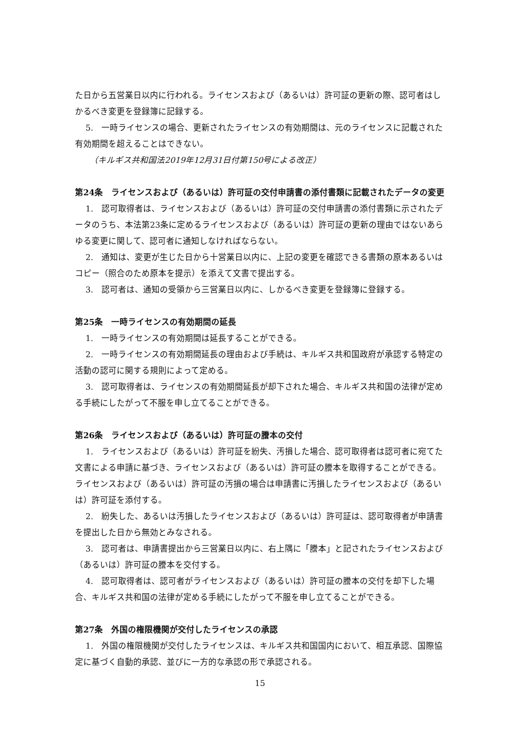た日から五営業日以内に行われる。ライセンスおよび（あるいは）許可証の更新の際、認可者はしかるべき変更を登録簿に記録する。
5.　一時ライセンスの場合、更新されたライセンスの有効期間は、元のライセンスに記載された有効期間を超えることはできない。
（キルギス共和国法2019年12月31日付第150号による改正）
第24条　ライセンスおよび（あるいは）許可証の交付申請書の添付書類に記載されたデータの変更
1.　認可取得者は、ライセンスおよび（あるいは）許可証の交付申請書の添付書類に示されたデータのうち、本法第23条に定めるライセンスおよび（あるいは）許可証の更新の理由ではないあらゆる変更に関して、認可者に通知しなければならない。
2.　通知は、変更が生じた日から十営業日以内に、上記の変更を確認できる書類の原本あるいはコピー（照合のため原本を提示）を添えて文書で提出する。
3.　認可者は、通知の受領から三営業日以内に、しかるべき変更を登録簿に登録する。
第25条　一時ライセンスの有効期間の延長
1.　一時ライセンスの有効期間は延長することができる。
2.　一時ライセンスの有効期間延長の理由および手続は、キルギス共和国政府が承認する特定の活動の認可に関する規則によって定める。
3.　認可取得者は、ライセンスの有効期間延長が却下された場合、キルギス共和国の法律が定める手続にしたがって不服を申し立てることができる。
第26条　ライセンスおよび（あるいは）許可証の謄本の交付
1.　ライセンスおよび（あるいは）許可証を紛失、汚損した場合、認可取得者は認可者に宛てた文書による申請に基づき、ライセンスおよび（あるいは）許可証の謄本を取得することができる。ライセンスおよび（あるいは）許可証の汚損の場合は申請書に汚損したライセンスおよび（あるいは）許可証を添付する。
2.　紛失した、あるいは汚損したライセンスおよび（あるいは）許可証は、認可取得者が申請書を提出した日から無効とみなされる。
3.　認可者は、申請書提出から三営業日以内に、右上隅に「謄本」と記されたライセンスおよび（あるいは）許可証の謄本を交付する。
4.　認可取得者は、認可者がライセンスおよび（あるいは）許可証の謄本の交付を却下した場合、キルギス共和国の法律が定める手続にしたがって不服を申し立てることができる。
第27条　外国の権限機関が交付したライセンスの承認
1.　外国の権限機関が交付したライセンスは、キルギス共和国国内において、相互承認、国際協定に基づく自動的承認、並びに一方的な承認の形で承認される。
15